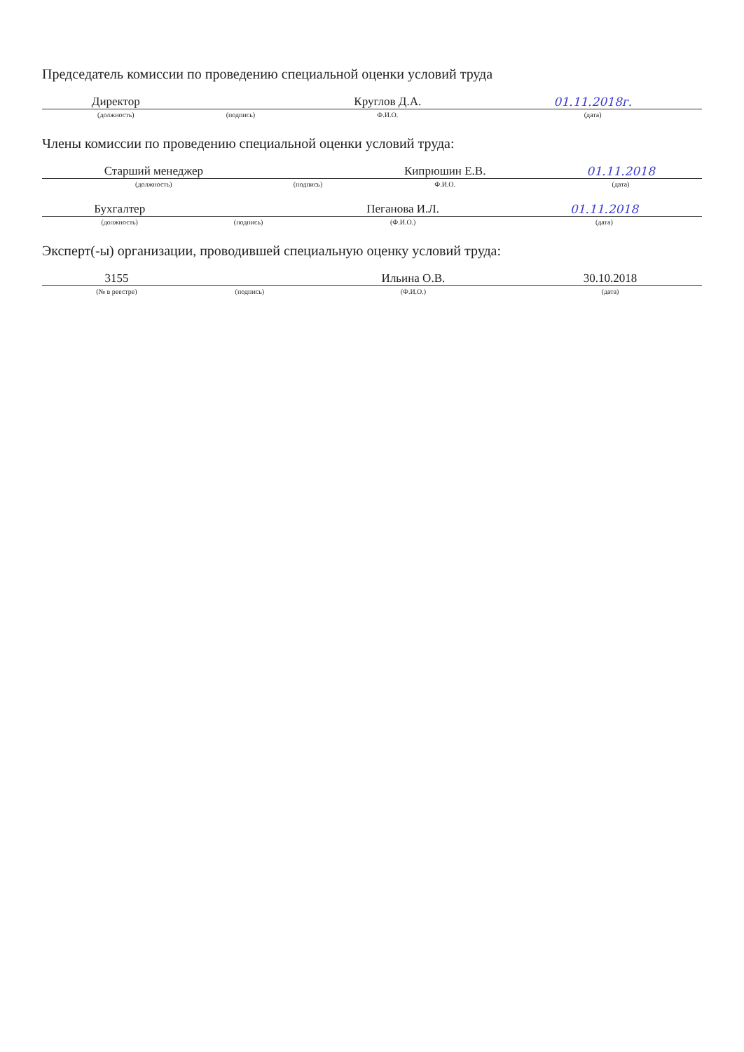Председатель комиссии по проведению специальной оценки условий труда
| Директор | | Круглов Д.А. | 01.11.2018г. |
| (должность) | (подпись) | Ф.И.О. | (дата) |
Члены комиссии по проведению специальной оценки условий труда:
| Старший менеджер | | Кипрюшин Е.В. | 01.11.2018 |
| (должность) | (подпись) | Ф.И.О. | (дата) |
| Бухгалтер | | Пеганова И.Л. | 01.11.2018 |
| (должность) | (подпись) | (Ф.И.О.) | (дата) |
Эксперт(-ы) организации, проводившей специальную оценку условий труда:
| 3155 | | Ильина О.В. | 30.10.2018 |
| (№ в реестре) | (подпись) | (Ф.И.О.) | (дата) |